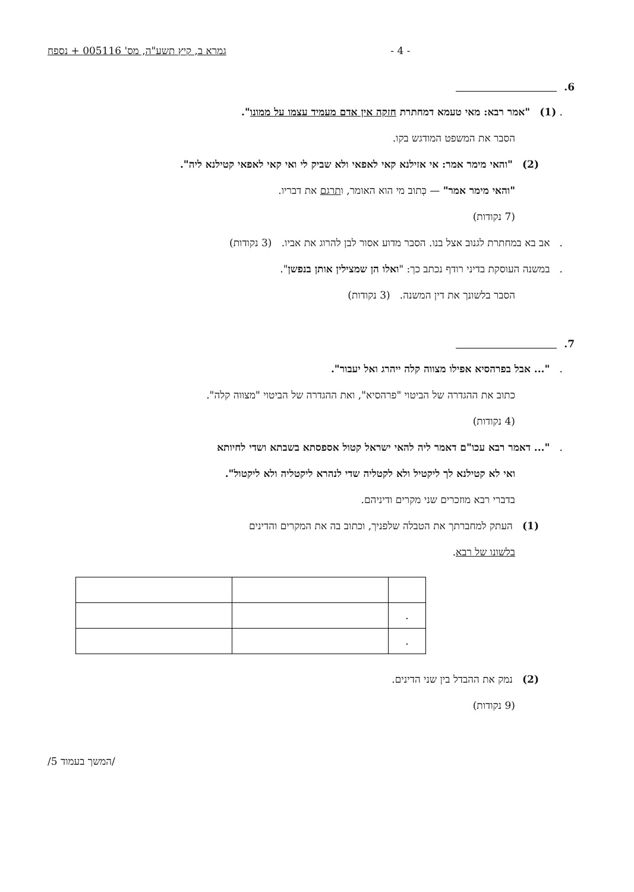גמרא ב, קיץ תשע"ה, מס' 005116 + נספח - 4 -
6.
. (1) "אמר רבא: מאי טעמא דמחתרת חזקה אין אדם מעמיד עצמו על ממונו".
הסבר את המשפט המודגש בקו.
(2) "והאי מימר אמר: אי אזילנא קאי לאפאי ולא שביק לי ואי קאי לאפאי קטילנא ליה".
"והאי מימר אמר" — כְּתוב מי הוא האומר, ותרגם את דבריו.
(7 נקודות)
. אב בא במחתרת לגנוב אצל בנו. הסבר מדוע אסור לבן להרוג את אביו. (3 נקודות)
. במשנה העוסקת בדיני רודף נכתב כך: "ואלו הן שמצילין אותן בנפשן".
הסבר בלשונך את דין המשנה. (3 נקודות)
7.
. "... אבל בפרהסיא אפילו מצווה קלה ייהרג ואל יעבור".
כתוב את ההגדרה של הביטוי "פרהסיא", ואת ההגדרה של הביטוי "מצווה קלה".
(4 נקודות)
. "... דאמר רבא עכו"ם דאמר ליה להאי ישראל קטול אספסתא בשבתא ושדי לחיותא
ואי לא קטילנא לך ליקטיל ולא לקטליה שדי לנהרא ליקטליה ולא ליקטול".
בדברי רבא מוזכרים שני מקרים ודיניהם.
(1) העתק למחברתך את הטבלה שלפניך, וכתוב בה את המקרים והדינים
בלשונו של רבא.
| . | | |
| . | | |
(2) נמק את ההבדל בין שני הדינים.
(9 נקודות)
/המשך בעמוד 5/